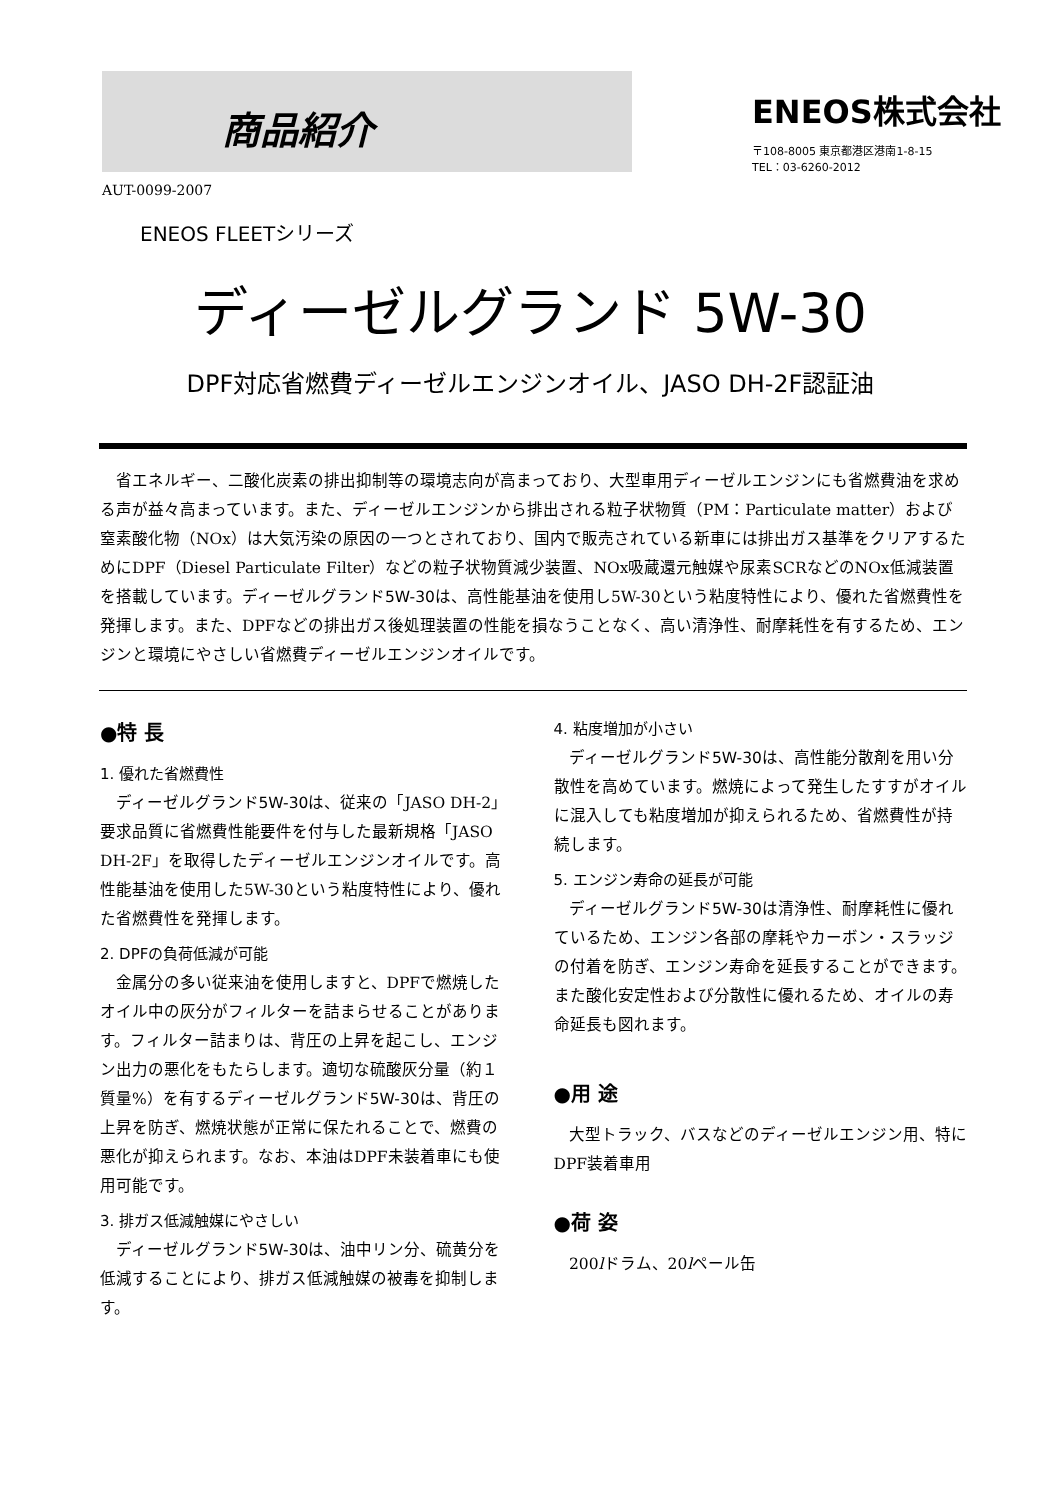商品紹介
ENEOS株式会社
〒108-8005 東京都港区港南1-8-15
TEL：03-6260-2012
AUT-0099-2007
ENEOS FLEETシリーズ
ディーゼルグランド 5W-30
DPF対応省燃費ディーゼルエンジンオイル、JASO DH-2F認証油
省エネルギー、二酸化炭素の排出抑制等の環境志向が高まっており、大型車用ディーゼルエンジンにも省燃費油を求める声が益々高まっています。また、ディーゼルエンジンから排出される粒子状物質（PM：Particulate matter）および窒素酸化物（NOx）は大気汚染の原因の一つとされており、国内で販売されている新車には排出ガス基準をクリアするためにDPF（Diesel Particulate Filter）などの粒子状物質減少装置、NOx吸蔵還元触媒や尿素SCRなどのNOx低減装置を搭載しています。ディーゼルグランド5W-30は、高性能基油を使用し5W-30という粘度特性により、優れた省燃費性を発揮します。また、DPFなどの排出ガス後処理装置の性能を損なうことなく、高い清浄性、耐摩耗性を有するため、エンジンと環境にやさしい省燃費ディーゼルエンジンオイルです。
●特 長
1. 優れた省燃費性
ディーゼルグランド5W-30は、従来の「JASO DH-2」要求品質に省燃費性能要件を付与した最新規格「JASO DH-2F」を取得したディーゼルエンジンオイルです。高性能基油を使用した5W-30という粘度特性により、優れた省燃費性を発揮します。
2. DPFの負荷低減が可能
金属分の多い従来油を使用しますと、DPFで燃焼したオイル中の灰分がフィルターを詰まらせることがあります。フィルター詰まりは、背圧の上昇を起こし、エンジン出力の悪化をもたらします。適切な硫酸灰分量（約１質量%）を有するディーゼルグランド5W-30は、背圧の上昇を防ぎ、燃焼状態が正常に保たれることで、燃費の悪化が抑えられます。なお、本油はDPF未装着車にも使用可能です。
3. 排ガス低減触媒にやさしい
ディーゼルグランド5W-30は、油中リン分、硫黄分を低減することにより、排ガス低減触媒の被毒を抑制します。
4. 粘度増加が小さい
ディーゼルグランド5W-30は、高性能分散剤を用い分散性を高めています。燃焼によって発生したすすがオイルに混入しても粘度増加が抑えられるため、省燃費性が持続します。
5. エンジン寿命の延長が可能
ディーゼルグランド5W-30は清浄性、耐摩耗性に優れているため、エンジン各部の摩耗やカーボン・スラッジの付着を防ぎ、エンジン寿命を延長することができます。また酸化安定性および分散性に優れるため、オイルの寿命延長も図れます。
●用 途
大型トラック、バスなどのディーゼルエンジン用、特にDPF装着車用
●荷 姿
200lドラム、20lペール缶